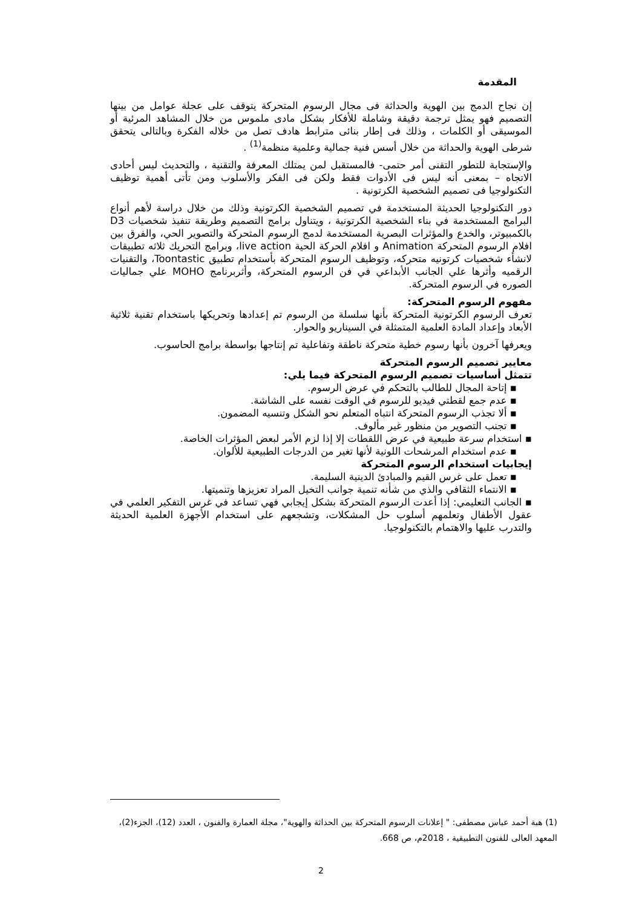المقدمة
إن نجاح الدمج بين الهوية والحداثة فى مجال الرسوم المتحركة يتوقف على عجلة عوامل من بينها التصميم فهو يمثل ترجمة دقيقة وشاملة للأفكار بشكل مادى ملموس من خلال المشاهد المرئية أو الموسيقى أو الكلمات ، وذلك فى إطار بنائى مترابط هادف تصل من خلاله الفكرة وبالتالى يتحقق شرطى الهوية والحداثة من خلال أسس فنية جمالية وعلمية منظمة<sup>(1)</sup> .
والإستجابة للتطور التقنى أمر حتمى- فالمستقبل لمن يمتلك المعرفة والتقنية ، والتحديث ليس أحادى الاتجاه – بمعنى أنه ليس فى الأدوات فقط ولكن فى الفكر والأسلوب ومن تأتى أهمية توظيف التكنولوجيا فى تصميم الشخصية الكرتونية .
دور التكنولوجيا الحديثة المستخدمة في تصميم الشخصية الكرتونية وذلك من خلال دراسة لأهم أنواع البرامج المستخدمة في بناء الشخصية الكرتونية ، ويتناول برامج التصميم وطريقة تنفيذ شخصيات D3 بالكمبيوتر، والخدع والمؤثرات البصرية المستخدمة لدمج الرسوم المتحركة والتصوير الحي، والفرق بين افلام الرسوم المتحركة Animation و افلام الحركة الحية live action، وبرامج التحريك ثلاثه تطبيقات لانشأء شخصيات كرتونيه متحركه، وتوظيف الرسوم المتحركة بأستخدام تطبيق Toontastic، والتقنيات الرقميه وأثرها علي الجانب الأبداعي في فن الرسوم المتحركة، وأثربرنامج MOHO علي جماليات الصوره في الرسوم المتحركة.
مفهوم الرسوم المتحركة:
تعرف الرسوم الكرتونية المتحركة بأنها سلسلة من الرسوم تم إعدادها وتحريكها باستخدام تقنية ثلاثية الأبعاد وإعداد المادة العلمية المتمثلة في السيناريو والحوار.
ويعرفها آخرون بأنها رسوم خطية متحركة ناطقة وتفاعلية تم إنتاجها بواسطة برامج الحاسوب.
معايير تصميم الرسوم المتحركة
تتمثل أساسيات تصميم الرسوم المتحركة فيما يلي:
▪ إتاحة المجال للطالب بالتحكم في عرض الرسوم.
▪ عدم جمع لقطتي فيديو للرسوم في الوقت نفسه على الشاشة.
▪ ألا تجذب الرسوم المتحركة انتباه المتعلم نحو الشكل وتنسيه المضمون.
▪ تجنب التصوير من منظور غير مألوف.
▪ استخدام سرعة طبيعية في عرض اللقطات إلا إذا لزم الأمر لبعض المؤثرات الخاصة.
▪ عدم استخدام المرشحات اللونية لأنها تغير من الدرجات الطبيعية للألوان.
إيجابيات استخدام الرسوم المتحركة
▪ تعمل على غرس القيم والمبادئ الدينية السليمة.
▪ الانتماء الثقافي والذي من شأنه تنمية جوانب التخيل المراد تعزيزها وتنميتها.
▪ الجانب التعليمي: إذا أعدت الرسوم المتحركة بشكل إيجابي فهي تساعد في غرس التفكير العلمي في عقول الأطفال وتعلمهم أسلوب حل المشكلات، وتشجعهم على استخدام الأجهزة العلمية الحديثة والتدرب عليها والاهتمام بالتكنولوجيا.
(1) هبة أحمد عباس مصطفى: " إعلانات الرسوم المتحركة بين الحداثة والهوية"، مجلة العمارة والفنون ، العدد (12)، الجزء(2)، المعهد العالى للفنون التطبيقية ، 2018م، ص 668.
2